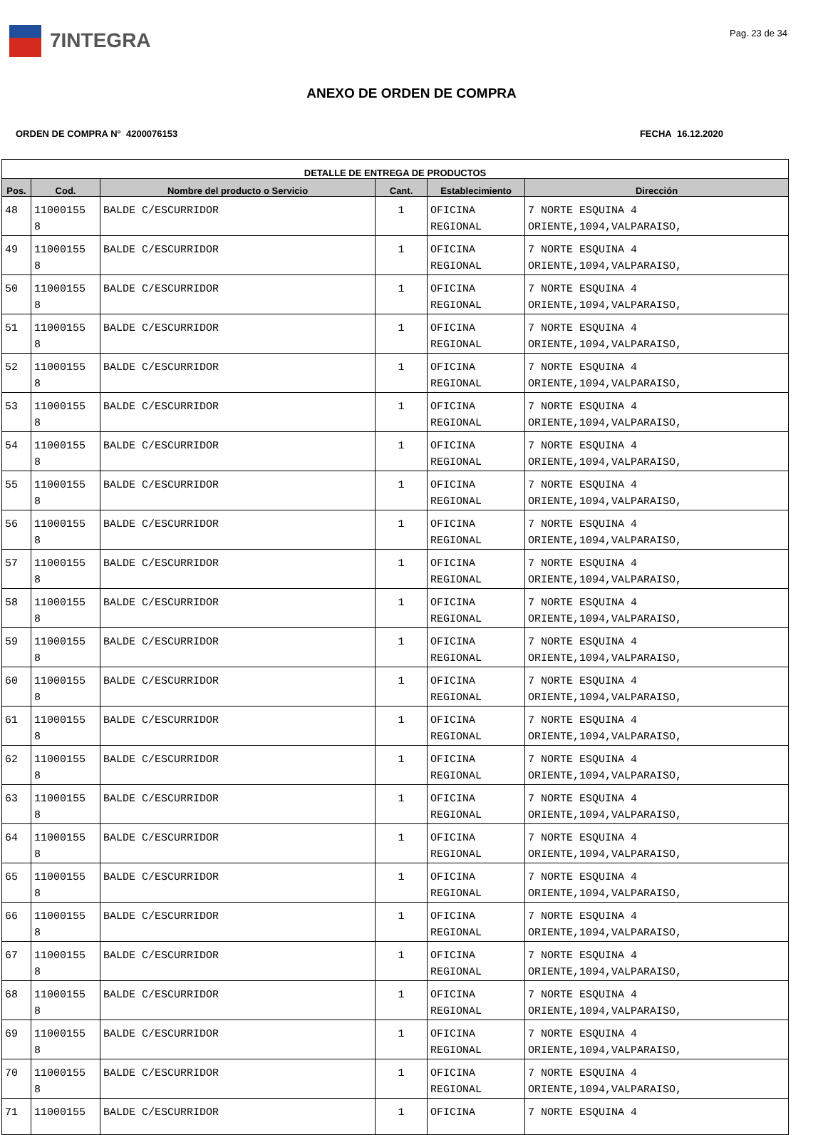7INTEGRA
Pag. 23 de 34
ANEXO DE ORDEN DE COMPRA
ORDEN DE COMPRA N° 4200076153 FECHA 16.12.2020
| DETALLE DE ENTREGA DE PRODUCTOS | | | | | |
| --- | --- | --- | --- | --- | --- |
| Pos. | Cod. | Nombre del producto o Servicio | Cant. | Establecimiento | Dirección |
| 48 | 11000155 8 | BALDE C/ESCURRIDOR | 1 | OFICINA REGIONAL | 7 NORTE ESQUINA 4 ORIENTE,1094,VALPARAISO, |
| 49 | 11000155 8 | BALDE C/ESCURRIDOR | 1 | OFICINA REGIONAL | 7 NORTE ESQUINA 4 ORIENTE,1094,VALPARAISO, |
| 50 | 11000155 8 | BALDE C/ESCURRIDOR | 1 | OFICINA REGIONAL | 7 NORTE ESQUINA 4 ORIENTE,1094,VALPARAISO, |
| 51 | 11000155 8 | BALDE C/ESCURRIDOR | 1 | OFICINA REGIONAL | 7 NORTE ESQUINA 4 ORIENTE,1094,VALPARAISO, |
| 52 | 11000155 8 | BALDE C/ESCURRIDOR | 1 | OFICINA REGIONAL | 7 NORTE ESQUINA 4 ORIENTE,1094,VALPARAISO, |
| 53 | 11000155 8 | BALDE C/ESCURRIDOR | 1 | OFICINA REGIONAL | 7 NORTE ESQUINA 4 ORIENTE,1094,VALPARAISO, |
| 54 | 11000155 8 | BALDE C/ESCURRIDOR | 1 | OFICINA REGIONAL | 7 NORTE ESQUINA 4 ORIENTE,1094,VALPARAISO, |
| 55 | 11000155 8 | BALDE C/ESCURRIDOR | 1 | OFICINA REGIONAL | 7 NORTE ESQUINA 4 ORIENTE,1094,VALPARAISO, |
| 56 | 11000155 8 | BALDE C/ESCURRIDOR | 1 | OFICINA REGIONAL | 7 NORTE ESQUINA 4 ORIENTE,1094,VALPARAISO, |
| 57 | 11000155 8 | BALDE C/ESCURRIDOR | 1 | OFICINA REGIONAL | 7 NORTE ESQUINA 4 ORIENTE,1094,VALPARAISO, |
| 58 | 11000155 8 | BALDE C/ESCURRIDOR | 1 | OFICINA REGIONAL | 7 NORTE ESQUINA 4 ORIENTE,1094,VALPARAISO, |
| 59 | 11000155 8 | BALDE C/ESCURRIDOR | 1 | OFICINA REGIONAL | 7 NORTE ESQUINA 4 ORIENTE,1094,VALPARAISO, |
| 60 | 11000155 8 | BALDE C/ESCURRIDOR | 1 | OFICINA REGIONAL | 7 NORTE ESQUINA 4 ORIENTE,1094,VALPARAISO, |
| 61 | 11000155 8 | BALDE C/ESCURRIDOR | 1 | OFICINA REGIONAL | 7 NORTE ESQUINA 4 ORIENTE,1094,VALPARAISO, |
| 62 | 11000155 8 | BALDE C/ESCURRIDOR | 1 | OFICINA REGIONAL | 7 NORTE ESQUINA 4 ORIENTE,1094,VALPARAISO, |
| 63 | 11000155 8 | BALDE C/ESCURRIDOR | 1 | OFICINA REGIONAL | 7 NORTE ESQUINA 4 ORIENTE,1094,VALPARAISO, |
| 64 | 11000155 8 | BALDE C/ESCURRIDOR | 1 | OFICINA REGIONAL | 7 NORTE ESQUINA 4 ORIENTE,1094,VALPARAISO, |
| 65 | 11000155 8 | BALDE C/ESCURRIDOR | 1 | OFICINA REGIONAL | 7 NORTE ESQUINA 4 ORIENTE,1094,VALPARAISO, |
| 66 | 11000155 8 | BALDE C/ESCURRIDOR | 1 | OFICINA REGIONAL | 7 NORTE ESQUINA 4 ORIENTE,1094,VALPARAISO, |
| 67 | 11000155 8 | BALDE C/ESCURRIDOR | 1 | OFICINA REGIONAL | 7 NORTE ESQUINA 4 ORIENTE,1094,VALPARAISO, |
| 68 | 11000155 8 | BALDE C/ESCURRIDOR | 1 | OFICINA REGIONAL | 7 NORTE ESQUINA 4 ORIENTE,1094,VALPARAISO, |
| 69 | 11000155 8 | BALDE C/ESCURRIDOR | 1 | OFICINA REGIONAL | 7 NORTE ESQUINA 4 ORIENTE,1094,VALPARAISO, |
| 70 | 11000155 8 | BALDE C/ESCURRIDOR | 1 | OFICINA REGIONAL | 7 NORTE ESQUINA 4 ORIENTE,1094,VALPARAISO, |
| 71 | 11000155 | BALDE C/ESCURRIDOR | 1 | OFICINA | 7 NORTE ESQUINA 4 |